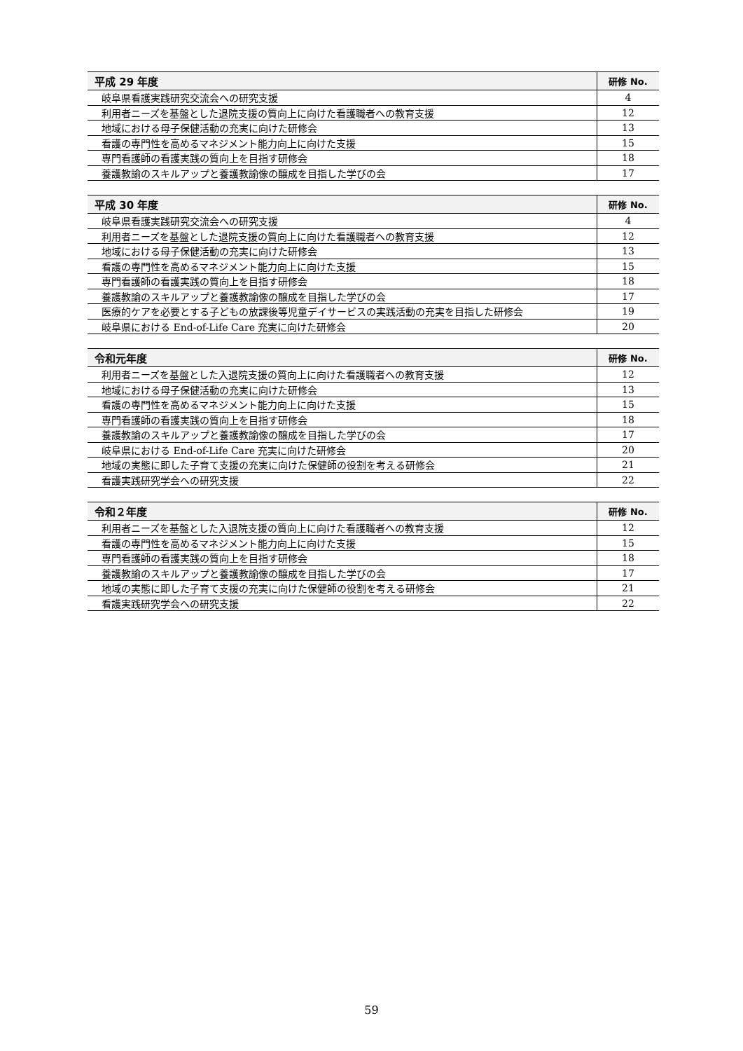| 平成 29 年度 | 研修 No. |
| --- | --- |
| 岐阜県看護実践研究交流会への研究支援 | 4 |
| 利用者ニーズを基盤とした退院支援の質向上に向けた看護職者への教育支援 | 12 |
| 地域における母子保健活動の充実に向けた研修会 | 13 |
| 看護の専門性を高めるマネジメント能力向上に向けた支援 | 15 |
| 専門看護師の看護実践の質向上を目指す研修会 | 18 |
| 養護教諭のスキルアップと養護教諭像の醸成を目指した学びの会 | 17 |
| 平成 30 年度 | 研修 No. |
| --- | --- |
| 岐阜県看護実践研究交流会への研究支援 | 4 |
| 利用者ニーズを基盤とした退院支援の質向上に向けた看護職者への教育支援 | 12 |
| 地域における母子保健活動の充実に向けた研修会 | 13 |
| 看護の専門性を高めるマネジメント能力向上に向けた支援 | 15 |
| 専門看護師の看護実践の質向上を目指す研修会 | 18 |
| 養護教諭のスキルアップと養護教諭像の醸成を目指した学びの会 | 17 |
| 医療的ケアを必要とする子どもの放課後等児童デイサービスの実践活動の充実を目指した研修会 | 19 |
| 岐阜県における End-of-Life Care 充実に向けた研修会 | 20 |
| 令和元年度 | 研修 No. |
| --- | --- |
| 利用者ニーズを基盤とした入退院支援の質向上に向けた看護職者への教育支援 | 12 |
| 地域における母子保健活動の充実に向けた研修会 | 13 |
| 看護の専門性を高めるマネジメント能力向上に向けた支援 | 15 |
| 専門看護師の看護実践の質向上を目指す研修会 | 18 |
| 養護教諭のスキルアップと養護教諭像の醸成を目指した学びの会 | 17 |
| 岐阜県における End-of-Life Care 充実に向けた研修会 | 20 |
| 地域の実態に即した子育て支援の充実に向けた保健師の役割を考える研修会 | 21 |
| 看護実践研究学会への研究支援 | 22 |
| 令和２年度 | 研修 No. |
| --- | --- |
| 利用者ニーズを基盤とした入退院支援の質向上に向けた看護職者への教育支援 | 12 |
| 看護の専門性を高めるマネジメント能力向上に向けた支援 | 15 |
| 専門看護師の看護実践の質向上を目指す研修会 | 18 |
| 養護教諭のスキルアップと養護教諭像の醸成を目指した学びの会 | 17 |
| 地域の実態に即した子育て支援の充実に向けた保健師の役割を考える研修会 | 21 |
| 看護実践研究学会への研究支援 | 22 |
59